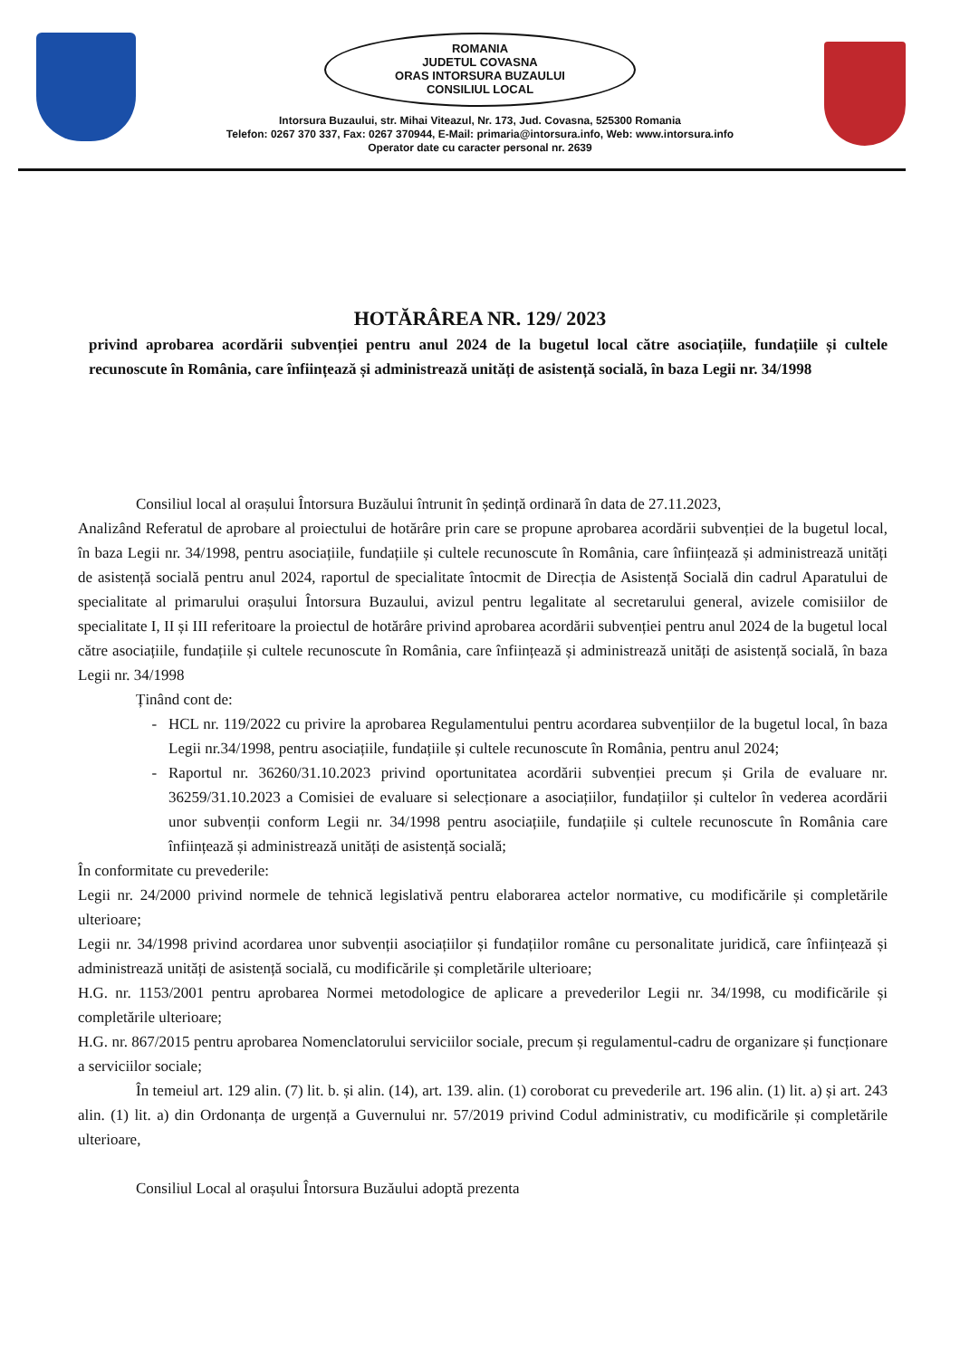ROMANIA
JUDETUL COVASNA
ORAS INTORSURA BUZAULUI
CONSILIUL LOCAL
Intorsura Buzaului, str. Mihai Viteazul, Nr. 173, Jud. Covasna, 525300 Romania
Telefon: 0267 370 337, Fax: 0267 370944, E-Mail: primaria@intorsura.info, Web: www.intorsura.info
Operator date cu caracter personal nr. 2639
HOTĂRÂREA NR. 129/ 2023
privind aprobarea acordării subvenției pentru anul 2024 de la bugetul local către asociațiile, fundațiile și cultele recunoscute în România, care înființează și administrează unități de asistență socială, în baza Legii nr. 34/1998
Consiliul local al orașului Întorsura Buzăului întrunit în ședință ordinară în data de 27.11.2023,
Analizând Referatul de aprobare al proiectului de hotărâre prin care se propune aprobarea acordării subvenției de la bugetul local, în baza Legii nr. 34/1998, pentru asociațiile, fundațiile și cultele recunoscute în România, care înființează și administrează unități de asistență socială pentru anul 2024, raportul de specialitate întocmit de Direcția de Asistență Socială din cadrul Aparatului de specialitate al primarului orașului Întorsura Buzaului, avizul pentru legalitate al secretarului general, avizele comisiilor de specialitate I, II și III referitoare la proiectul de hotărâre privind aprobarea acordării subvenției pentru anul 2024 de la bugetul local către asociațiile, fundațiile și cultele recunoscute în România, care înființează și administrează unități de asistență socială, în baza Legii nr. 34/1998
Ținând cont de:
HCL nr. 119/2022 cu privire la aprobarea Regulamentului pentru acordarea subvențiilor de la bugetul local, în baza Legii nr.34/1998, pentru asociațiile, fundațiile și cultele recunoscute în România, pentru anul 2024;
Raportul nr. 36260/31.10.2023 privind oportunitatea acordării subvenției precum și Grila de evaluare nr. 36259/31.10.2023 a Comisiei de evaluare si selecționare a asociațiilor, fundațiilor și cultelor în vederea acordării unor subvenții conform Legii nr. 34/1998 pentru asociațiile, fundațiile și cultele recunoscute în România care înființează și administrează unități de asistență socială;
În conformitate cu prevederile:
Legii nr. 24/2000 privind normele de tehnică legislativă pentru elaborarea actelor normative, cu modificările și completările ulterioare;
Legii nr. 34/1998 privind acordarea unor subvenții asociațiilor și fundațiilor române cu personalitate juridică, care înființează și administrează unități de asistență socială, cu modificările și completările ulterioare;
H.G. nr. 1153/2001 pentru aprobarea Normei metodologice de aplicare a prevederilor Legii nr. 34/1998, cu modificările și completările ulterioare;
H.G. nr. 867/2015 pentru aprobarea Nomenclatorului serviciilor sociale, precum și regulamentul-cadru de organizare și funcționare a serviciilor sociale;
În temeiul art. 129 alin. (7) lit. b. și alin. (14), art. 139. alin. (1) coroborat cu prevederile art. 196 alin. (1) lit. a) și art. 243 alin. (1) lit. a) din Ordonanța de urgență a Guvernului nr. 57/2019 privind Codul administrativ, cu modificările și completările ulterioare,
Consiliul Local al orașului Întorsura Buzăului adoptă prezenta